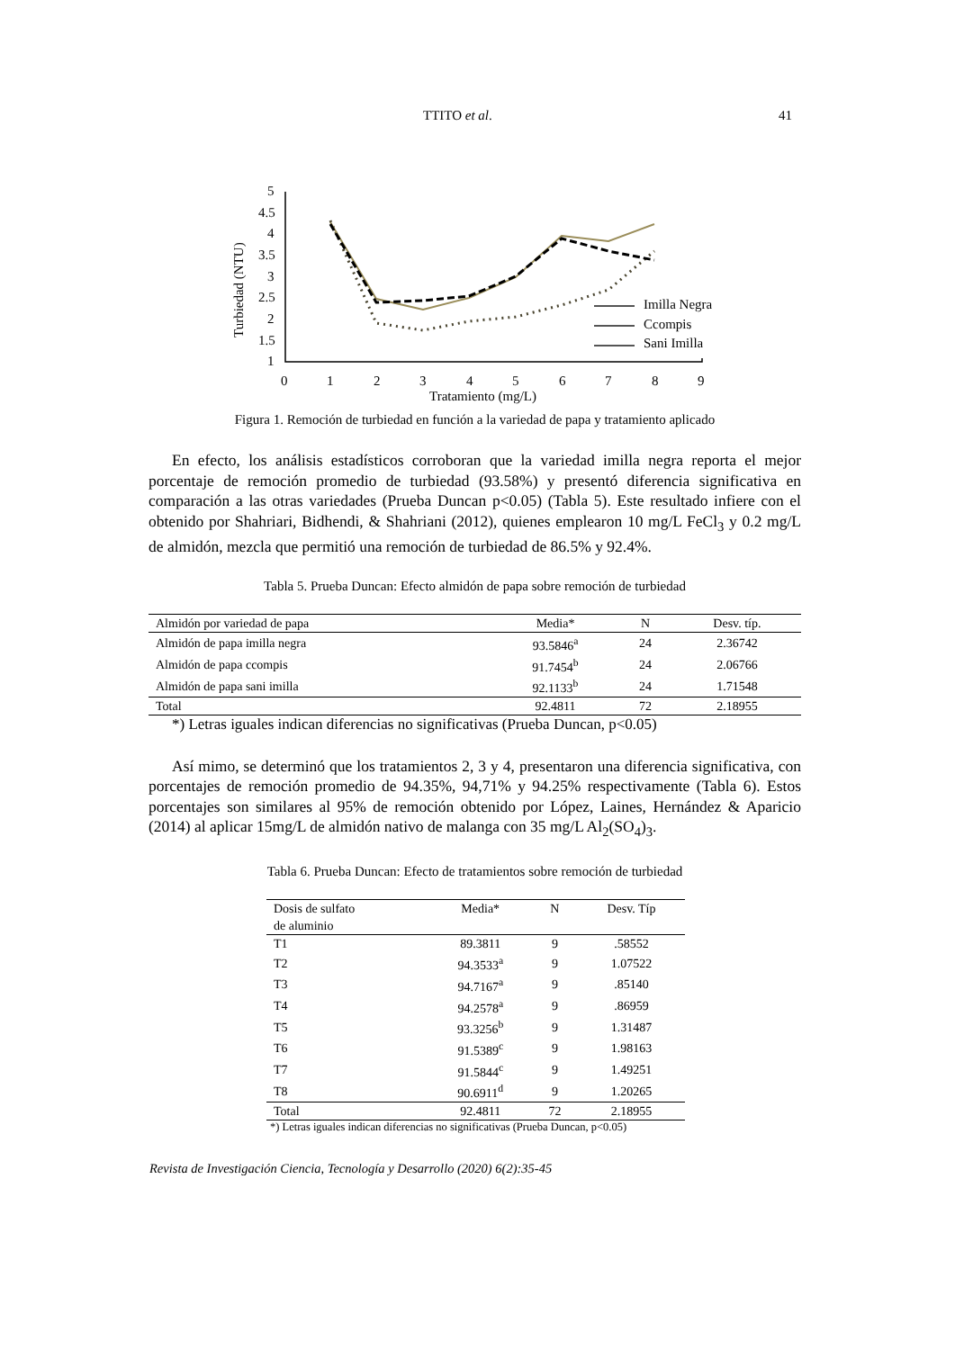TTITO et al. 41
Turbiedad (NTU)
5
4.5
4
3.5
3
2.5
2
1.5
1
0
1
2
3
4
5
6
7
8
9
Tratamiento (mg/L)
Imilla Negra
Ccompis
Sani Imilla
Figura 1. Remoción de turbiedad en función a la variedad de papa y tratamiento aplicado
En efecto, los análisis estadísticos corroboran que la variedad imilla negra reporta el mejor porcentaje de remoción promedio de turbiedad (93.58%) y presentó diferencia significativa en comparación a las otras variedades (Prueba Duncan p<0.05) (Tabla 5). Este resultado infiere con el obtenido por Shahriari, Bidhendi, & Shahriani (2012), quienes emplearon 10 mg/L FeCl<sub>3</sub> y 0.2 mg/L de almidón, mezcla que permitió una remoción de turbiedad de 86.5% y 92.4%.
Tabla 5. Prueba Duncan: Efecto almidón de papa sobre remoción de turbiedad
| Almidón por variedad de papa | Media* | N | Desv. típ. |
| --- | --- | --- | --- |
| Almidón de papa imilla negra | 93.5846<sup>a</sup> | 24 | 2.36742 |
| Almidón de papa ccompis | 91.7454<sup>b</sup> | 24 | 2.06766 |
| Almidón de papa sani imilla | 92.1133<sup>b</sup> | 24 | 1.71548 |
| Total | 92.4811 | 72 | 2.18955 |
*) Letras iguales indican diferencias no significativas (Prueba Duncan, p<0.05)
Así mimo, se determinó que los tratamientos 2, 3 y 4, presentaron una diferencia significativa, con porcentajes de remoción promedio de 94.35%, 94,71% y 94.25% respectivamente (Tabla 6). Estos porcentajes son similares al 95% de remoción obtenido por López, Laines, Hernández & Aparicio (2014) al aplicar 15mg/L de almidón nativo de malanga con 35 mg/L Al<sub>2</sub>(SO<sub>4</sub>)<sub>3</sub>.
Tabla 6. Prueba Duncan: Efecto de tratamientos sobre remoción de turbiedad
| Dosis de sulfato de aluminio | Media* | N | Desv. Típ |
| --- | --- | --- | --- |
| T1 | 89.3811 | 9 | .58552 |
| T2 | 94.3533<sup>a</sup> | 9 | 1.07522 |
| T3 | 94.7167<sup>a</sup> | 9 | .85140 |
| T4 | 94.2578<sup>a</sup> | 9 | .86959 |
| T5 | 93.3256<sup>b</sup> | 9 | 1.31487 |
| T6 | 91.5389<sup>c</sup> | 9 | 1.98163 |
| T7 | 91.5844<sup>c</sup> | 9 | 1.49251 |
| T8 | 90.6911<sup>d</sup> | 9 | 1.20265 |
| Total | 92.4811 | 72 | 2.18955 |
*) Letras iguales indican diferencias no significativas (Prueba Duncan, p<0.05)
Revista de Investigación Ciencia, Tecnología y Desarrollo (2020) 6(2):35-45